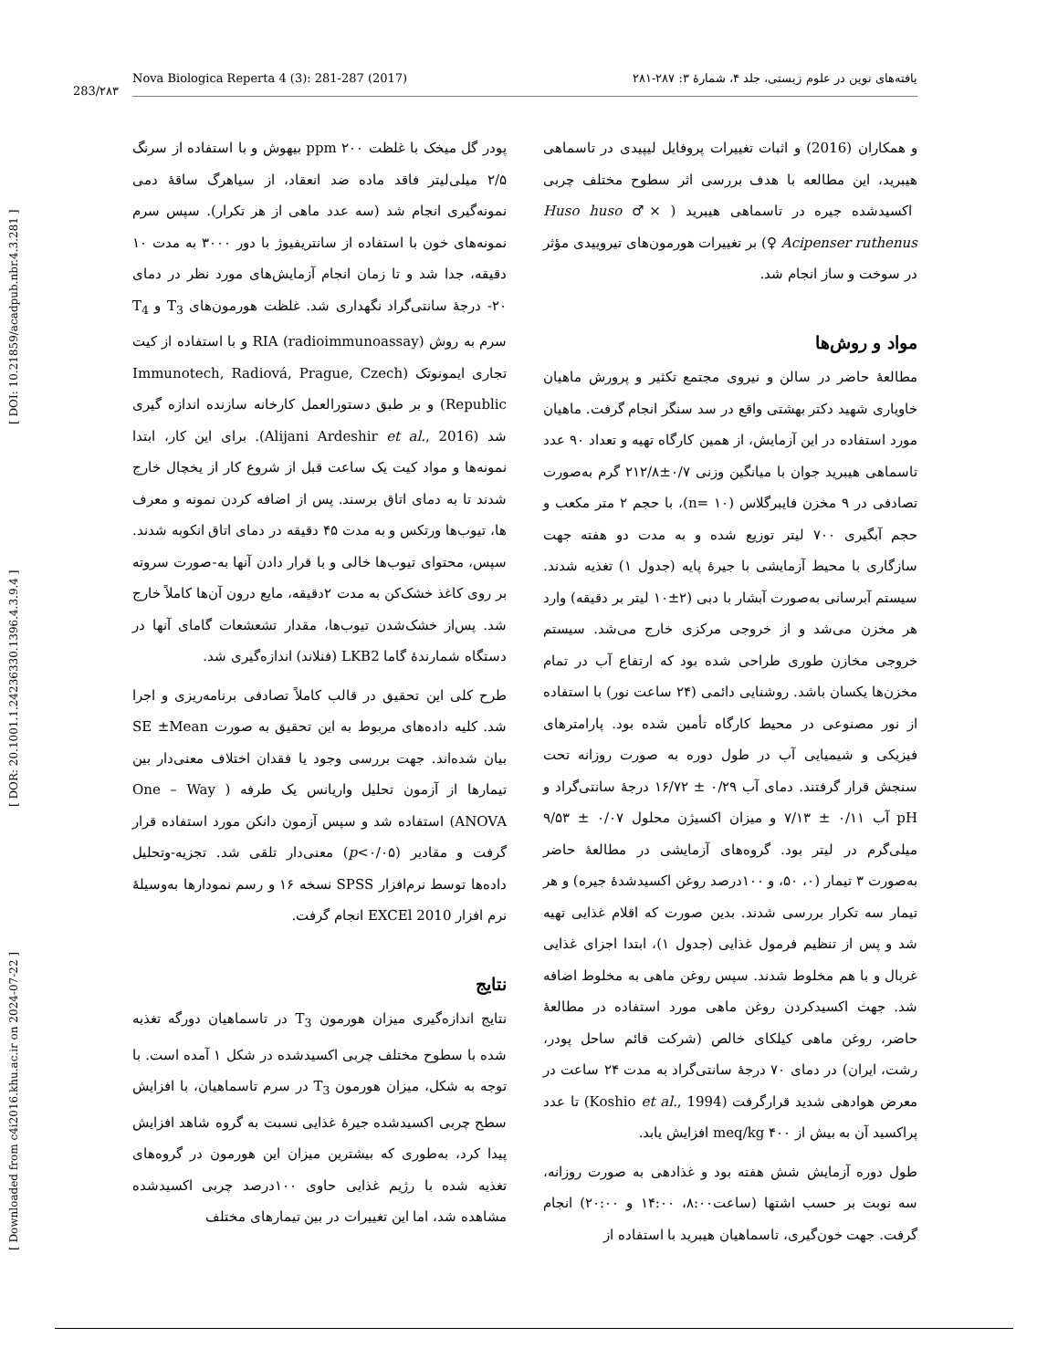[ Downloaded from c4i2016.khu.ac.ir on 2024-07-22 ] [ DOR: 20.1001.1.24236330.1396.4.3.9.4 ] [ DOI: 10.21859/acadpub.nbr.4.3.281 ]
283/۲۸۳
Nova Biologica Reperta 4 (3): 281-287 (2017) یافته‌های نوین در علوم زیستی، جلد ۴، شمارۀ ۳: ۲۸۷-۲۸۱
و همکاران (2016) و اثبات تغییرات پروفایل لیپیدی در تاسماهی هیبرید، این مطالعه با هدف بررسی اثر سطوح مختلف چربی اکسیدشده جیره در تاسماهی هیبرید ( Huso huso ♂× Acipenser ruthenus ♀) بر تغییرات هورمون‌های تیروییدی مؤثر در سوخت و ساز انجام شد.
مواد و روش‌ها
مطالعۀ حاضر در سالن و نیروی مجتمع تکثیر و پرورش ماهیان خاویاری شهید دکتر بهشتی واقع در سد سنگر انجام گرفت. ماهیان مورد استفاده در این آزمایش، از همین کارگاه تهیه و تعداد ۹۰ عدد تاسماهی هیبرید جوان با میانگین وزنی ۰/۷±۲۱۲/۸ گرم به‌صورت تصادفی در ۹ مخزن فایبرگلاس (n= ۱۰)، با حجم ۲ متر مکعب و حجم آبگیری ۷۰۰ لیتر توزیع شده و به مدت دو هفته جهت سازگاری با محیط آزمایشی با جیرۀ پایه (جدول ۱) تغذیه شدند. سیستم آبرسانی به‌صورت آبشار با دبی (۲±۱۰ لیتر بر دقیقه) وارد هر مخزن می‌شد و از خروجی مرکزی خارج می‌شد. سیستم خروجی مخازن طوری طراحی شده بود که ارتفاع آب در تمام مخزن‌ها یکسان باشد. روشنایی دائمی (۲۴ ساعت نور) با استفاده از نور مصنوعی در محیط کارگاه تأمین شده بود. پارامترهای فیزیکی و شیمیایی آب در طول دوره به صورت روزانه تحت سنجش قرار گرفتند. دمای آب ۰/۲۹ ± ۱۶/۷۲ درجۀ سانتی‌گراد و pH آب ۰/۱۱ ± ۷/۱۳ و میزان اکسیژن محلول ۰/۰۷ ± ۹/۵۳ میلی‌گرم در لیتر بود. گروه‌های آزمایشی در مطالعۀ حاضر به‌صورت ۳ تیمار (۰، ۵۰، و ۱۰۰درصد روغن اکسیدشدۀ جیره) و هر تیمار سه تکرار بررسی شدند. بدین صورت که اقلام غذایی تهیه شد و پس از تنظیم فرمول غذایی (جدول ۱)، ابتدا اجزای غذایی غربال و با هم مخلوط شدند. سپس روغن ماهی به مخلوط اضافه شد. جهت اکسیدکردن روغن ماهی مورد استفاده در مطالعۀ حاضر، روغن ماهی کیلکای خالص (شرکت قائم ساحل پودر، رشت، ایران) در دمای ۷۰ درجۀ سانتی‌گراد به مدت ۲۴ ساعت در معرض هوادهی شدید قرارگرفت (Koshio et al., 1994) تا عدد پراکسید آن به بیش از meq/kg ۴۰۰ افزایش یابد.
طول دوره آزمایش شش هفته بود و غذادهی به صورت روزانه، سه نوبت بر حسب اشتها (ساعت۸:۰۰، ۱۴:۰۰ و ۲۰:۰۰) انجام گرفت. جهت خون‌گیری، تاسماهیان هیبرید با استفاده از
پودر گل میخک با غلظت ppm ۲۰۰ بیهوش و با استفاده از سرنگ ۲/۵ میلی‌لیتر فاقد ماده ضد انعقاد، از سیاهرگ ساقۀ دمی نمونه‌گیری انجام شد (سه عدد ماهی از هر تکرار). سپس سرم نمونه‌های خون با استفاده از سانتریفیوژ با دور ۳۰۰۰ به مدت ۱۰ دقیقه، جدا شد و تا زمان انجام آزمایش‌های مورد نظر در دمای ۲۰- درجۀ سانتی‌گراد نگهداری شد. غلظت هورمون‌های T<sub>3</sub> و T<sub>4</sub> سرم به روش RIA (radioimmunoassay) و با استفاده از کیت تجاری ایمونوتک (Immunotech, Radiová, Prague, Czech Republic) و بر طبق دستورالعمل کارخانه سازنده اندازه گیری شد (Alijani Ardeshir et al., 2016). برای این کار، ابتدا نمونه‌ها و مواد کیت یک ساعت قبل از شروع کار از یخچال خارج شدند تا به دمای اتاق برسند. پس از اضافه کردن نمونه و معرف ها، تیوب‌ها ورتکس و به مدت ۴۵ دقیقه در دمای اتاق انکوبه شدند. سپس، محتوای تیوب‌ها خالی و با قرار دادن آنها به-صورت سروته بر روی کاغذ خشک‌کن به مدت ۲دقیقه، مایع درون آن‌ها کاملاً خارج شد. پس‌از خشک‌شدن تیوب‌ها، مقدار تشعشعات گامای آنها در دستگاه شمارندۀ گاما LKB2 (فنلاند) اندازه‌گیری شد.
طرح کلی این تحقیق در قالب کاملاً تصادفی برنامه‌ریزی و اجرا شد. کلیه داده‌های مربوط به این تحقیق به صورت SE ±Mean بیان شده‌اند. جهت بررسی وجود یا فقدان اختلاف معنی‌دار بین تیمارها از آزمون تحلیل واریانس یک طرفه ( One – Way ANOVA) استفاده شد و سپس آزمون دانکن مورد استفاده قرار گرفت و مقادیر (p<۰/۰۵) معنی‌دار تلقی شد. تجزیه-وتحلیل داده‌ها توسط نرم‌افزار SPSS نسخه ۱۶ و رسم نمودارها به‌وسیلۀ نرم افزار EXCEl 2010 انجام گرفت.
نتایج
نتایج اندازه‌گیری میزان هورمون T<sub>3</sub> در تاسماهیان دورگه تغذیه شده با سطوح مختلف چربی اکسیدشده در شکل ۱ آمده است. با توجه به شکل، میزان هورمون T<sub>3</sub> در سرم تاسماهیان، با افزایش سطح چربی اکسیدشده جیرۀ غذایی نسبت به گروه شاهد افزایش پیدا کرد، به‌طوری که بیشترین میزان این هورمون در گروه‌های تغذیه شده با رژیم غذایی حاوی ۱۰۰درصد چربی اکسیدشده مشاهده شد، اما این تغییرات در بین تیمارهای مختلف